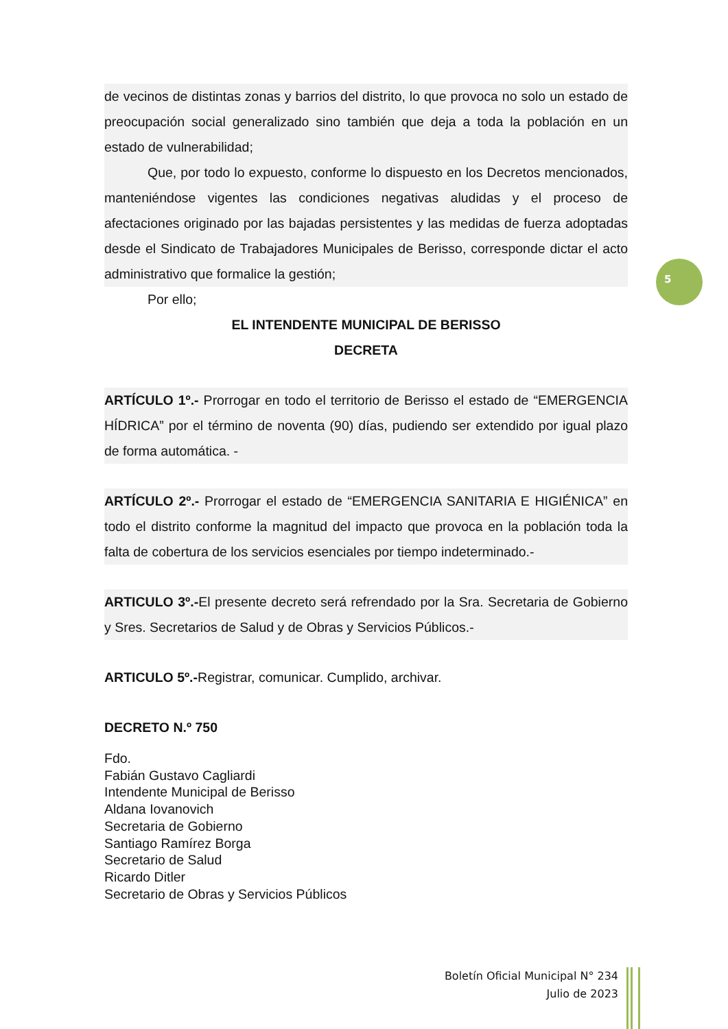de vecinos de distintas zonas y barrios del distrito, lo que provoca no solo un estado de preocupación social generalizado sino también que deja a toda la población en un estado de vulnerabilidad;
Que, por todo lo expuesto, conforme lo dispuesto en los Decretos mencionados, manteniéndose vigentes las condiciones negativas aludidas y el proceso de afectaciones originado por las bajadas persistentes y las medidas de fuerza adoptadas desde el Sindicato de Trabajadores Municipales de Berisso, corresponde dictar el acto administrativo que formalice la gestión;
Por ello;
EL INTENDENTE MUNICIPAL DE BERISSO
DECRETA
ARTÍCULO 1º.- Prorrogar en todo el territorio de Berisso el estado de “EMERGENCIA HÍDRICA” por el término de noventa (90) días, pudiendo ser extendido por igual plazo de forma automática. -
ARTÍCULO 2º.- Prorrogar el estado de “EMERGENCIA SANITARIA E HIGIÉNICA” en todo el distrito conforme la magnitud del impacto que provoca en la población toda la falta de cobertura de los servicios esenciales por tiempo indeterminado.-
ARTICULO 3º.-El presente decreto será refrendado por la Sra. Secretaria de Gobierno y Sres. Secretarios de Salud y de Obras y Servicios Públicos.-
ARTICULO 5º.-Registrar, comunicar. Cumplido, archivar.
DECRETO N.º 750
Fdo.
Fabián Gustavo Cagliardi
Intendente Municipal de Berisso
Aldana Iovanovich
Secretaria de Gobierno
Santiago Ramírez Borga
Secretario de Salud
Ricardo Ditler
Secretario de Obras y Servicios Públicos
5
Boletín Oficial Municipal N° 234
Julio de 2023